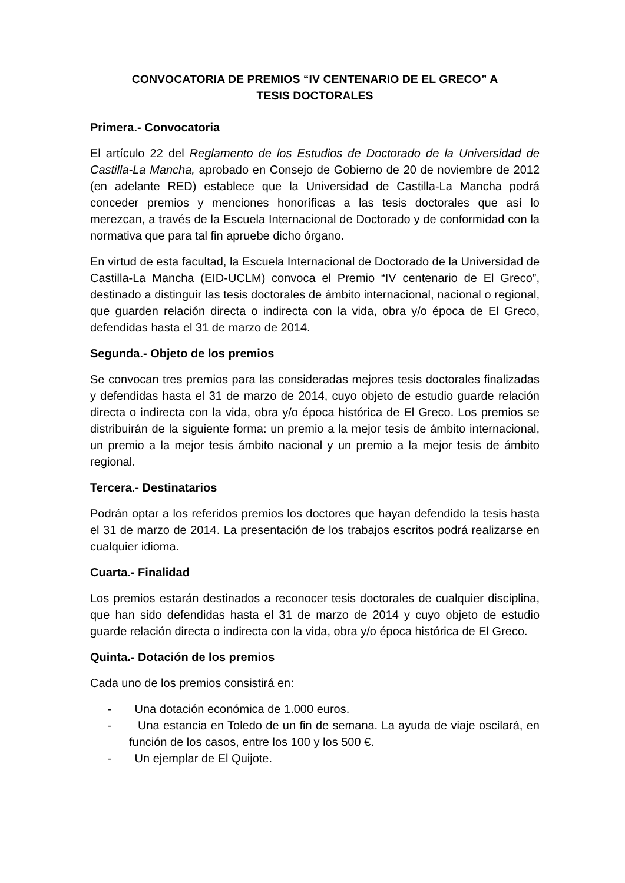CONVOCATORIA DE PREMIOS “IV CENTENARIO DE EL GRECO” A
TESIS DOCTORALES
Primera.- Convocatoria
El artículo 22 del Reglamento de los Estudios de Doctorado de la Universidad de Castilla-La Mancha, aprobado en Consejo de Gobierno de 20 de noviembre de 2012 (en adelante RED) establece que la Universidad de Castilla-La Mancha podrá conceder premios y menciones honoríficas a las tesis doctorales que así lo merezcan, a través de la Escuela Internacional de Doctorado y de conformidad con la normativa que para tal fin apruebe dicho órgano.
En virtud de esta facultad, la Escuela Internacional de Doctorado de la Universidad de Castilla-La Mancha (EID-UCLM) convoca el Premio “IV centenario de El Greco”, destinado a distinguir las tesis doctorales de ámbito internacional, nacional o regional, que guarden relación directa o indirecta con la vida, obra y/o época de El Greco, defendidas hasta el 31 de marzo de 2014.
Segunda.- Objeto de los premios
Se convocan tres premios para las consideradas mejores tesis doctorales finalizadas y defendidas hasta el 31 de marzo de 2014, cuyo objeto de estudio guarde relación directa o indirecta con la vida, obra y/o época histórica de El Greco. Los premios se distribuirán de la siguiente forma: un premio a la mejor tesis de ámbito internacional, un premio a la mejor tesis ámbito nacional y un premio a la mejor tesis de ámbito regional.
Tercera.- Destinatarios
Podrán optar a los referidos premios los doctores que hayan defendido la tesis hasta el 31 de marzo de 2014. La presentación de los trabajos escritos podrá realizarse en cualquier idioma.
Cuarta.- Finalidad
Los premios estarán destinados a reconocer tesis doctorales de cualquier disciplina, que han sido defendidas hasta el 31 de marzo de 2014 y cuyo objeto de estudio guarde relación directa o indirecta con la vida, obra y/o época histórica de El Greco.
Quinta.- Dotación de los premios
Cada uno de los premios consistirá en:
- Una dotación económica de 1.000 euros.
- Una estancia en Toledo de un fin de semana. La ayuda de viaje oscilará, en función de los casos, entre los 100 y los 500 €.
- Un ejemplar de El Quijote.